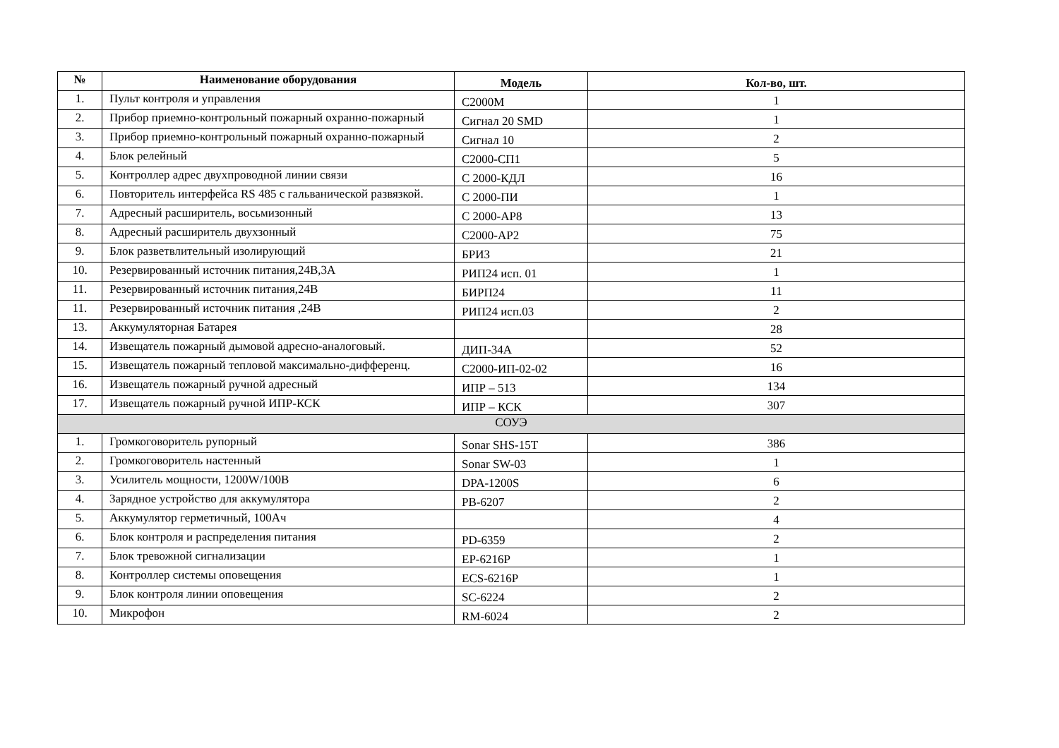| № | Наименование оборудования | Модель | Кол-во, шт. |
| --- | --- | --- | --- |
| 1. | Пульт контроля и управления | С2000М | 1 |
| 2. | Прибор приемно-контрольный пожарный охранно-пожарный | Сигнал 20 SMD | 1 |
| 3. | Прибор приемно-контрольный пожарный охранно-пожарный | Сигнал 10 | 2 |
| 4. | Блок релейный | С2000-СП1 | 5 |
| 5. | Контроллер адрес двухпроводной линии связи | С 2000-КДЛ | 16 |
| 6. | Повторитель интерфейса RS 485 с гальванической развязкой. | С 2000-ПИ | 1 |
| 7. | Адресный расширитель, восьмизонный | С 2000-АР8 | 13 |
| 8. | Адресный расширитель двухзонный | С2000-АР2 | 75 |
| 9. | Блок разветвлительный изолирующий | БРИЗ | 21 |
| 10. | Резервированный источник питания,24В,3А | РИП24 исп. 01 | 1 |
| 11. | Резервированный источник питания,24В | БИРП24 | 11 |
| 11. | Резервированный источник питания ,24В | РИП24 исп.03 | 2 |
| 13. | Аккумуляторная Батарея | | 28 |
| 14. | Извещатель пожарный дымовой адресно-аналоговый. | ДИП-34А | 52 |
| 15. | Извещатель пожарный тепловой максимально-дифференц. | С2000-ИП-02-02 | 16 |
| 16. | Извещатель пожарный ручной адресный | ИПР – 513 | 134 |
| 17. | Извещатель пожарный ручной ИПР-КСК | ИПР – КСК | 307 |
| СОУЭ | | | |
| 1. | Громкоговоритель рупорный | Sonar SHS-15T | 386 |
| 2. | Громкоговоритель настенный | Sonar SW-03 | 1 |
| 3. | Усилитель мощности, 1200W/100В | DPA-1200S | 6 |
| 4. | Зарядное устройство для аккумулятора | PB-6207 | 2 |
| 5. | Аккумулятор герметичный, 100Ач | | 4 |
| 6. | Блок контроля и распределения питания | PD-6359 | 2 |
| 7. | Блок тревожной сигнализации | EP-6216P | 1 |
| 8. | Контроллер системы оповещения | ECS-6216P | 1 |
| 9. | Блок контроля линии оповещения | SC-6224 | 2 |
| 10. | Микрофон | RM-6024 | 2 |